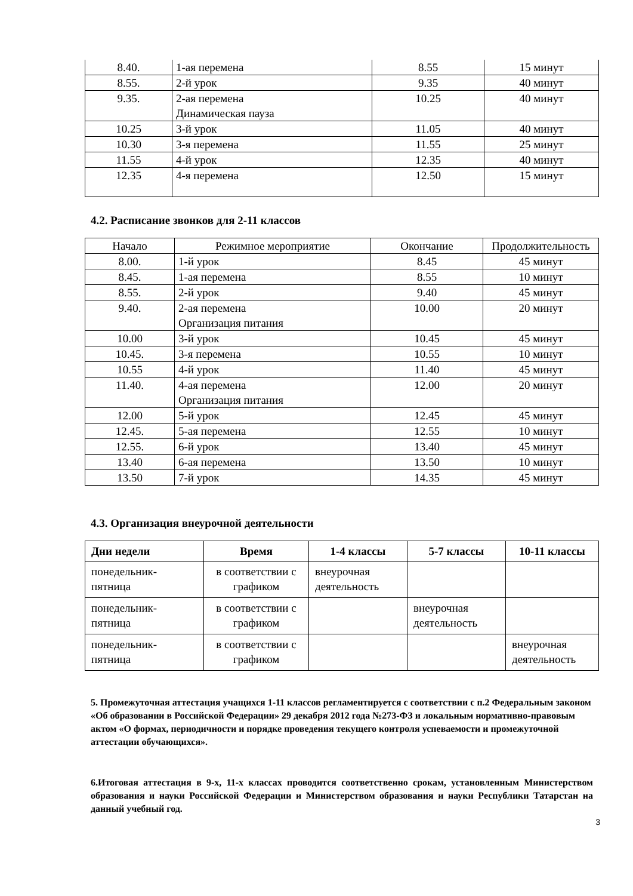| 8.40. | 1-ая перемена | 8.55 | 15 минут |
| 8.55. | 2-й урок | 9.35 | 40 минут |
| 9.35. | 2-ая перемена Динамическая пауза | 10.25 | 40 минут |
| 10.25 | 3-й урок | 11.05 | 40 минут |
| 10.30 | 3-я перемена | 11.55 | 25 минут |
| 11.55 | 4-й урок | 12.35 | 40 минут |
| 12.35 | 4-я перемена | 12.50 | 15 минут |
4.2. Расписание звонков для 2-11 классов
| Начало | Режимное мероприятие | Окончание | Продолжительность |
| 8.00. | 1-й урок | 8.45 | 45 минут |
| 8.45. | 1-ая перемена | 8.55 | 10 минут |
| 8.55. | 2-й урок | 9.40 | 45 минут |
| 9.40. | 2-ая перемена Организация питания | 10.00 | 20 минут |
| 10.00 | 3-й урок | 10.45 | 45 минут |
| 10.45. | 3-я перемена | 10.55 | 10 минут |
| 10.55 | 4-й урок | 11.40 | 45 минут |
| 11.40. | 4-ая перемена Организация питания | 12.00 | 20 минут |
| 12.00 | 5-й урок | 12.45 | 45 минут |
| 12.45. | 5-ая перемена | 12.55 | 10 минут |
| 12.55. | 6-й урок | 13.40 | 45 минут |
| 13.40 | 6-ая перемена | 13.50 | 10 минут |
| 13.50 | 7-й урок | 14.35 | 45 минут |
4.3. Организация внеурочной деятельности
| Дни недели | Время | 1-4 классы | 5-7 классы | 10-11 классы |
| --- | --- | --- | --- | --- |
| понедельник- пятница | в соответствии с графиком | внеурочная деятельность | | |
| понедельник- пятница | в соответствии с графиком | | внеурочная деятельность | |
| понедельник- пятница | в соответствии с графиком | | | внеурочная деятельность |
5. Промежуточная аттестация учащихся 1-11 классов регламентируется с соответствии с п.2 Федеральным законом «Об образовании в Российской Федерации» 29 декабря 2012 года №273-ФЗ и локальным нормативно-правовым актом «О формах, периодичности и порядке проведения текущего контроля успеваемости и промежуточной аттестации обучающихся».
6.Итоговая аттестация в 9-х, 11-х классах проводится соответственно срокам, установленным Министерством образования и науки Российской Федерации и Министерством образования и науки Республики Татарстан на данный учебный год.
3